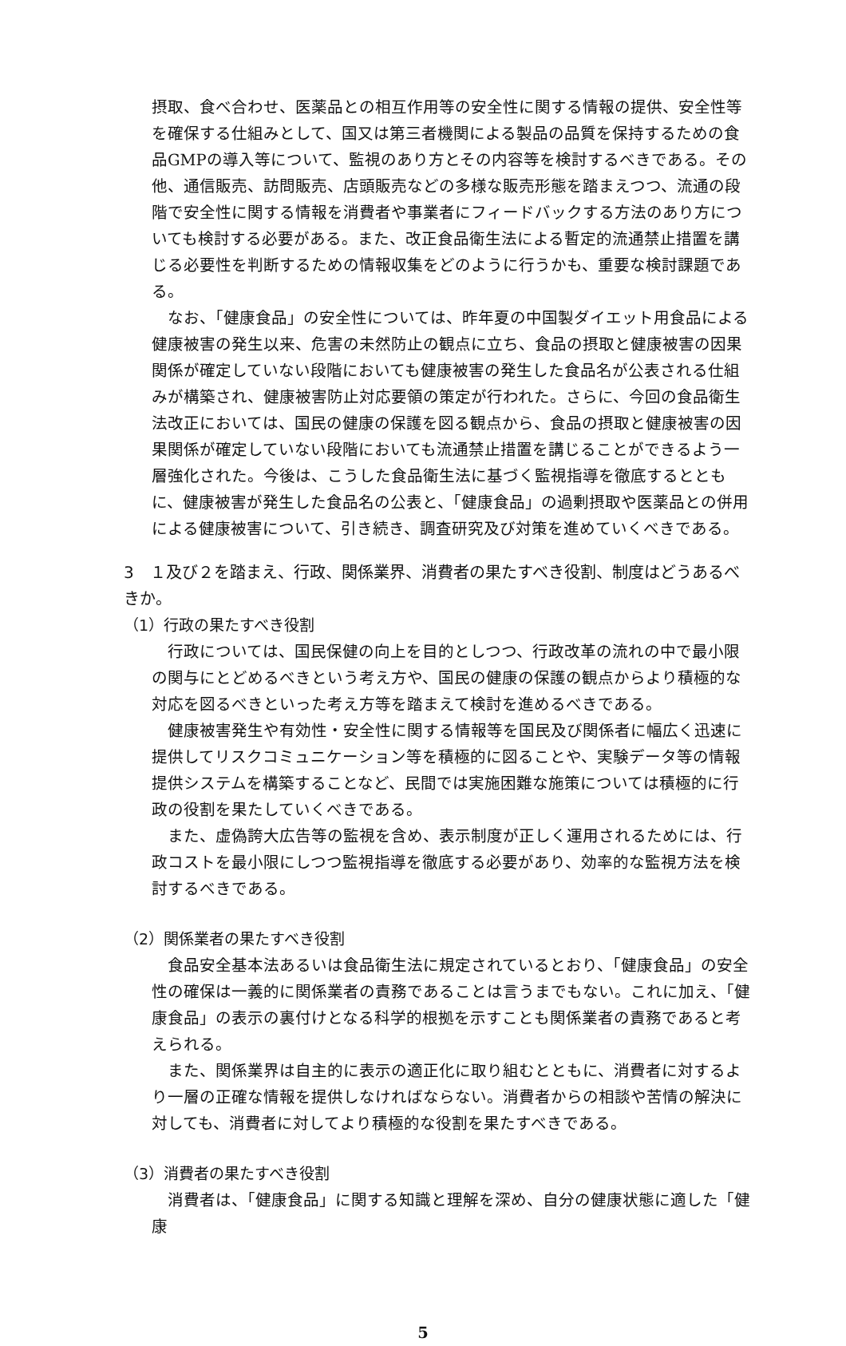摂取、食べ合わせ、医薬品との相互作用等の安全性に関する情報の提供、安全性等を確保する仕組みとして、国又は第三者機関による製品の品質を保持するための食品GMPの導入等について、監視のあり方とその内容等を検討するべきである。その他、通信販売、訪問販売、店頭販売などの多様な販売形態を踏まえつつ、流通の段階で安全性に関する情報を消費者や事業者にフィードバックする方法のあり方についても検討する必要がある。また、改正食品衛生法による暫定的流通禁止措置を講じる必要性を判断するための情報収集をどのように行うかも、重要な検討課題である。
なお、「健康食品」の安全性については、昨年夏の中国製ダイエット用食品による健康被害の発生以来、危害の未然防止の観点に立ち、食品の摂取と健康被害の因果関係が確定していない段階においても健康被害の発生した食品名が公表される仕組みが構築され、健康被害防止対応要領の策定が行われた。さらに、今回の食品衛生法改正においては、国民の健康の保護を図る観点から、食品の摂取と健康被害の因果関係が確定していない段階においても流通禁止措置を講じることができるよう一層強化された。今後は、こうした食品衛生法に基づく監視指導を徹底するとともに、健康被害が発生した食品名の公表と、「健康食品」の過剰摂取や医薬品との併用による健康被害について、引き続き、調査研究及び対策を進めていくべきである。
3　１及び２を踏まえ、行政、関係業界、消費者の果たすべき役割、制度はどうあるべきか。
（1）行政の果たすべき役割
行政については、国民保健の向上を目的としつつ、行政改革の流れの中で最小限の関与にとどめるべきという考え方や、国民の健康の保護の観点からより積極的な対応を図るべきといった考え方等を踏まえて検討を進めるべきである。
健康被害発生や有効性・安全性に関する情報等を国民及び関係者に幅広く迅速に提供してリスクコミュニケーション等を積極的に図ることや、実験データ等の情報提供システムを構築することなど、民間では実施困難な施策については積極的に行政の役割を果たしていくべきである。
また、虚偽誇大広告等の監視を含め、表示制度が正しく運用されるためには、行政コストを最小限にしつつ監視指導を徹底する必要があり、効率的な監視方法を検討するべきである。
（2）関係業者の果たすべき役割
食品安全基本法あるいは食品衛生法に規定されているとおり、「健康食品」の安全性の確保は一義的に関係業者の責務であることは言うまでもない。これに加え、「健康食品」の表示の裏付けとなる科学的根拠を示すことも関係業者の責務であると考えられる。
また、関係業界は自主的に表示の適正化に取り組むとともに、消費者に対するより一層の正確な情報を提供しなければならない。消費者からの相談や苦情の解決に対しても、消費者に対してより積極的な役割を果たすべきである。
（3）消費者の果たすべき役割
消費者は、「健康食品」に関する知識と理解を深め、自分の健康状態に適した「健康
5